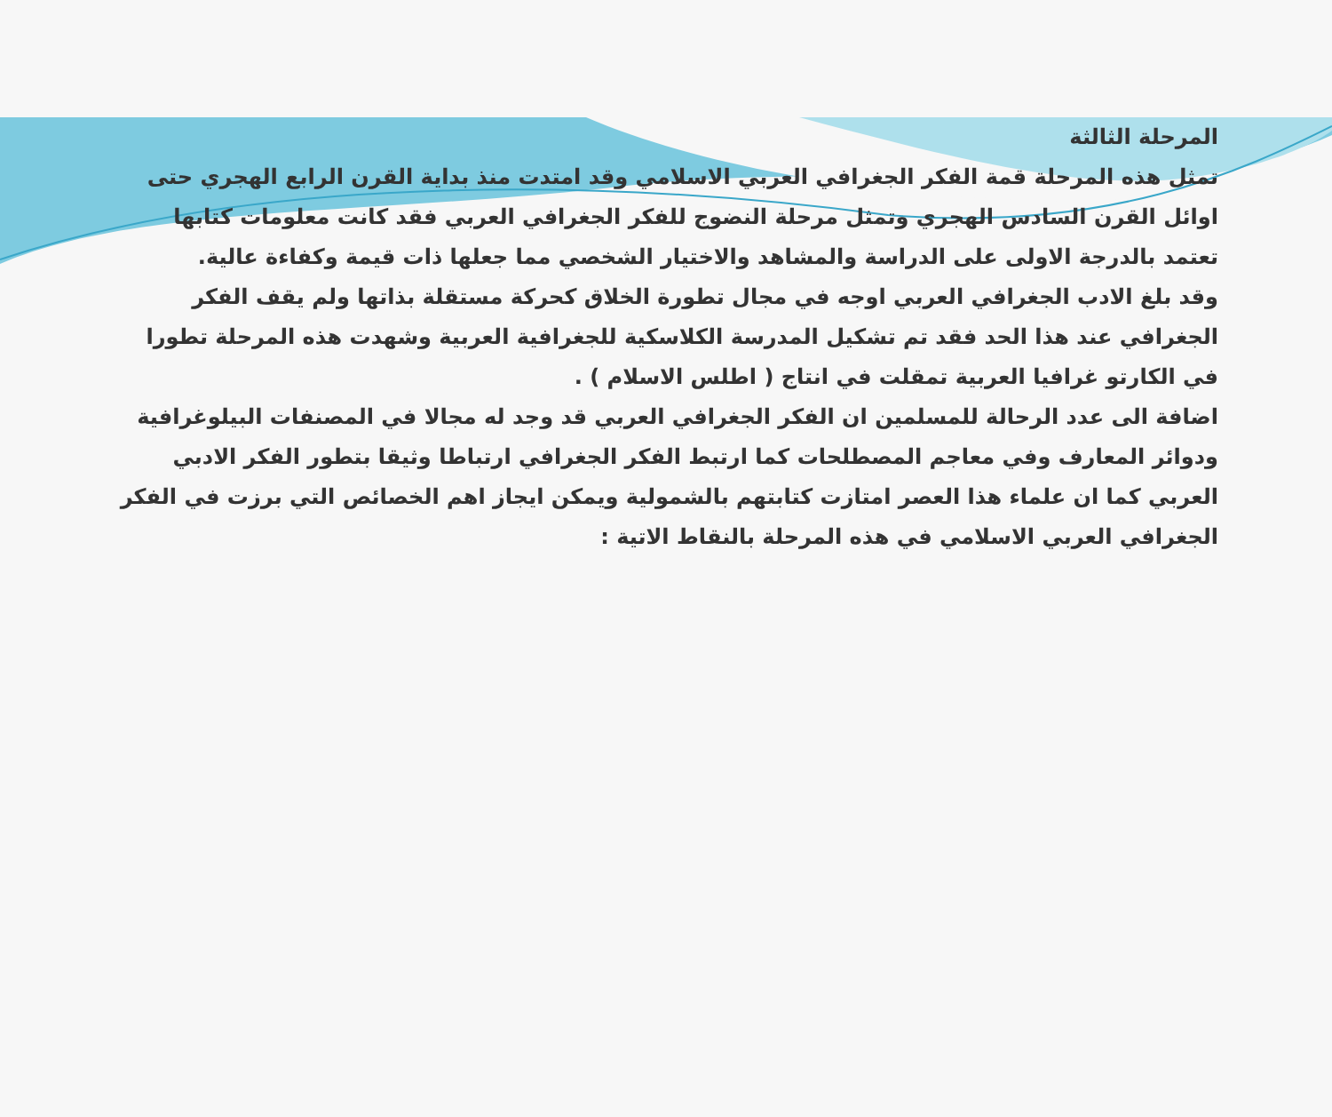المرحلة الثالثة
تمثل هذه المرحلة قمة الفكر الجغرافي العربي الاسلامي وقد امتدت منذ بداية القرن الرابع الهجري حتى اوائل القرن السادس الهجري وتمثل مرحلة النضوج للفكر الجغرافي العربي فقد كانت معلومات كتابها تعتمد بالدرجة الاولى على الدراسة والمشاهد والاختيار الشخصي مما جعلها ذات قيمة وكفاءة عالية.
وقد بلغ الادب الجغرافي العربي اوجه في مجال تطورة الخلاق كحركة مستقلة بذاتها ولم يقف الفكر الجغرافي عند هذا الحد فقد تم تشكيل المدرسة الكلاسكية للجغرافية العربية وشهدت هذه المرحلة تطورا في الكارتو غرافيا العربية تمقلت في انتاج ( اطلس الاسلام ) .
اضافة الى عدد الرحالة للمسلمين ان الفكر الجغرافي العربي قد وجد له مجالا في المصنفات البيلوغرافية ودوائر المعارف وفي معاجم المصطلحات كما ارتبط الفكر الجغرافي ارتباطا وثيقا بتطور الفكر الادبي العربي كما ان علماء هذا العصر امتازت كتابتهم بالشمولية ويمكن ايجاز اهم الخصائص التي برزت في الفكر الجغرافي العربي الاسلامي في هذه المرحلة بالنقاط الاتية :